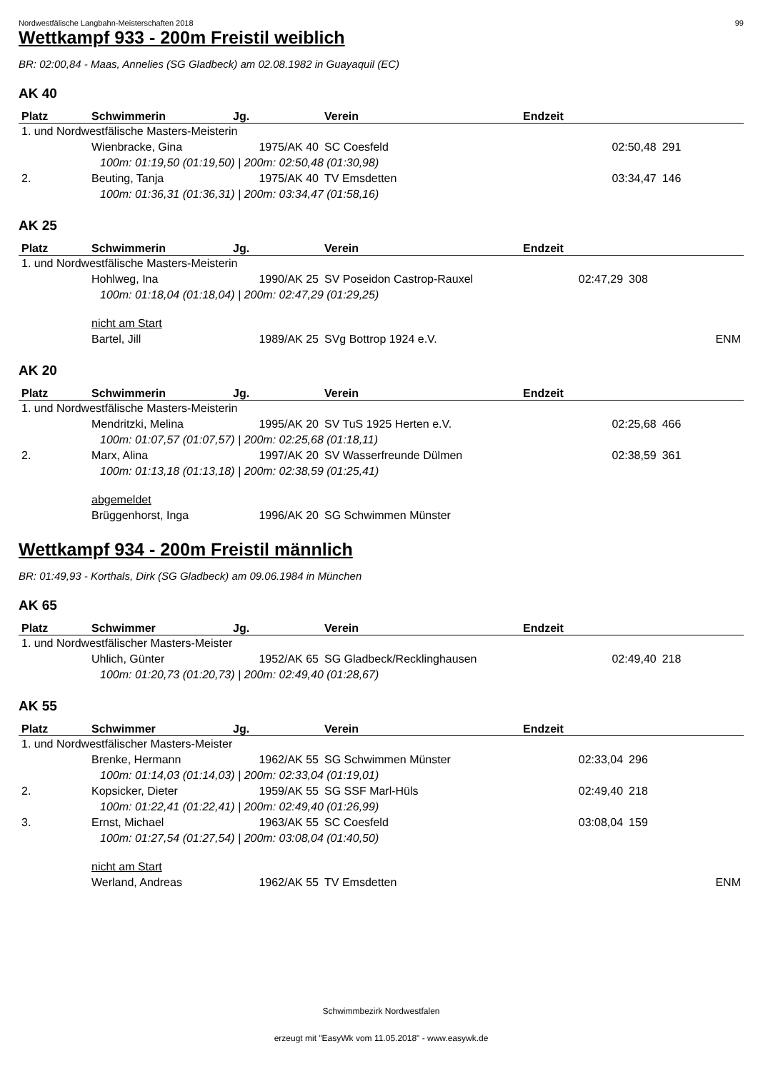Nordwestfälische Langbahn-Meisterschaften 2018 99
Wettkampf 933 - 200m Freistil weiblich
BR: 02:00,84 - Maas, Annelies (SG Gladbeck) am 02.08.1982 in Guayaquil (EC)
AK 40
| Platz | Schwimmerin | Jg. | Verein | Endzeit | | |
| --- | --- | --- | --- | --- | --- | --- |
| 1. und Nordwestfälische Masters-Meisterin | | | | | | |
| | Wienbracke, Gina | 1975/AK 40 | SC Coesfeld | 02:50,48 | 291 | |
| | 100m: 01:19,50 (01:19,50) / 200m: 02:50,48 (01:30,98) | | | | | |
| 2. | Beuting, Tanja | 1975/AK 40 | TV Emsdetten | 03:34,47 | 146 | |
| | 100m: 01:36,31 (01:36,31) / 200m: 03:34,47 (01:58,16) | | | | | |
AK 25
| Platz | Schwimmerin | Jg. | Verein | Endzeit | | |
| --- | --- | --- | --- | --- | --- | --- |
| 1. und Nordwestfälische Masters-Meisterin | | | | | | |
| | Hohlweg, Ina | 1990/AK 25 | SV Poseidon Castrop-Rauxel | 02:47,29 | 308 | |
| | 100m: 01:18,04 (01:18,04) / 200m: 02:47,29 (01:29,25) | | | | | |
| | nicht am Start | | | | | |
| | Bartel, Jill | 1989/AK 25 | SVg Bottrop 1924 e.V. | | | ENM |
AK 20
| Platz | Schwimmerin | Jg. | Verein | Endzeit | | |
| --- | --- | --- | --- | --- | --- | --- |
| 1. und Nordwestfälische Masters-Meisterin | | | | | | |
| | Mendritzki, Melina | 1995/AK 20 | SV TuS 1925 Herten e.V. | 02:25,68 | 466 | |
| | 100m: 01:07,57 (01:07,57) / 200m: 02:25,68 (01:18,11) | | | | | |
| 2. | Marx, Alina | 1997/AK 20 | SV Wasserfreunde Dülmen | 02:38,59 | 361 | |
| | 100m: 01:13,18 (01:13,18) / 200m: 02:38,59 (01:25,41) | | | | | |
| | abgemeldet | | | | | |
| | Brüggenhorst, Inga | 1996/AK 20 | SG Schwimmen Münster | | | |
Wettkampf 934 - 200m Freistil männlich
BR: 01:49,93 - Korthals, Dirk (SG Gladbeck) am 09.06.1984 in München
AK 65
| Platz | Schwimmer | Jg. | Verein | Endzeit | | |
| --- | --- | --- | --- | --- | --- | --- |
| 1. und Nordwestfälischer Masters-Meister | | | | | | |
| | Uhlich, Günter | 1952/AK 65 | SG Gladbeck/Recklinghausen | 02:49,40 | 218 | |
| | 100m: 01:20,73 (01:20,73) / 200m: 02:49,40 (01:28,67) | | | | | |
AK 55
| Platz | Schwimmer | Jg. | Verein | Endzeit | | |
| --- | --- | --- | --- | --- | --- | --- |
| 1. und Nordwestfälischer Masters-Meister | | | | | | |
| | Brenke, Hermann | 1962/AK 55 | SG Schwimmen Münster | 02:33,04 | 296 | |
| | 100m: 01:14,03 (01:14,03) / 200m: 02:33,04 (01:19,01) | | | | | |
| 2. | Kopsicker, Dieter | 1959/AK 55 | SG SSF Marl-Hüls | 02:49,40 | 218 | |
| | 100m: 01:22,41 (01:22,41) / 200m: 02:49,40 (01:26,99) | | | | | |
| 3. | Ernst, Michael | 1963/AK 55 | SC Coesfeld | 03:08,04 | 159 | |
| | 100m: 01:27,54 (01:27,54) / 200m: 03:08,04 (01:40,50) | | | | | |
| | nicht am Start | | | | | |
| | Werland, Andreas | 1962/AK 55 | TV Emsdetten | | | ENM |
Schwimmbezirk Nordwestfalen
erzeugt mit "EasyWk vom 11.05.2018" - www.easywk.de